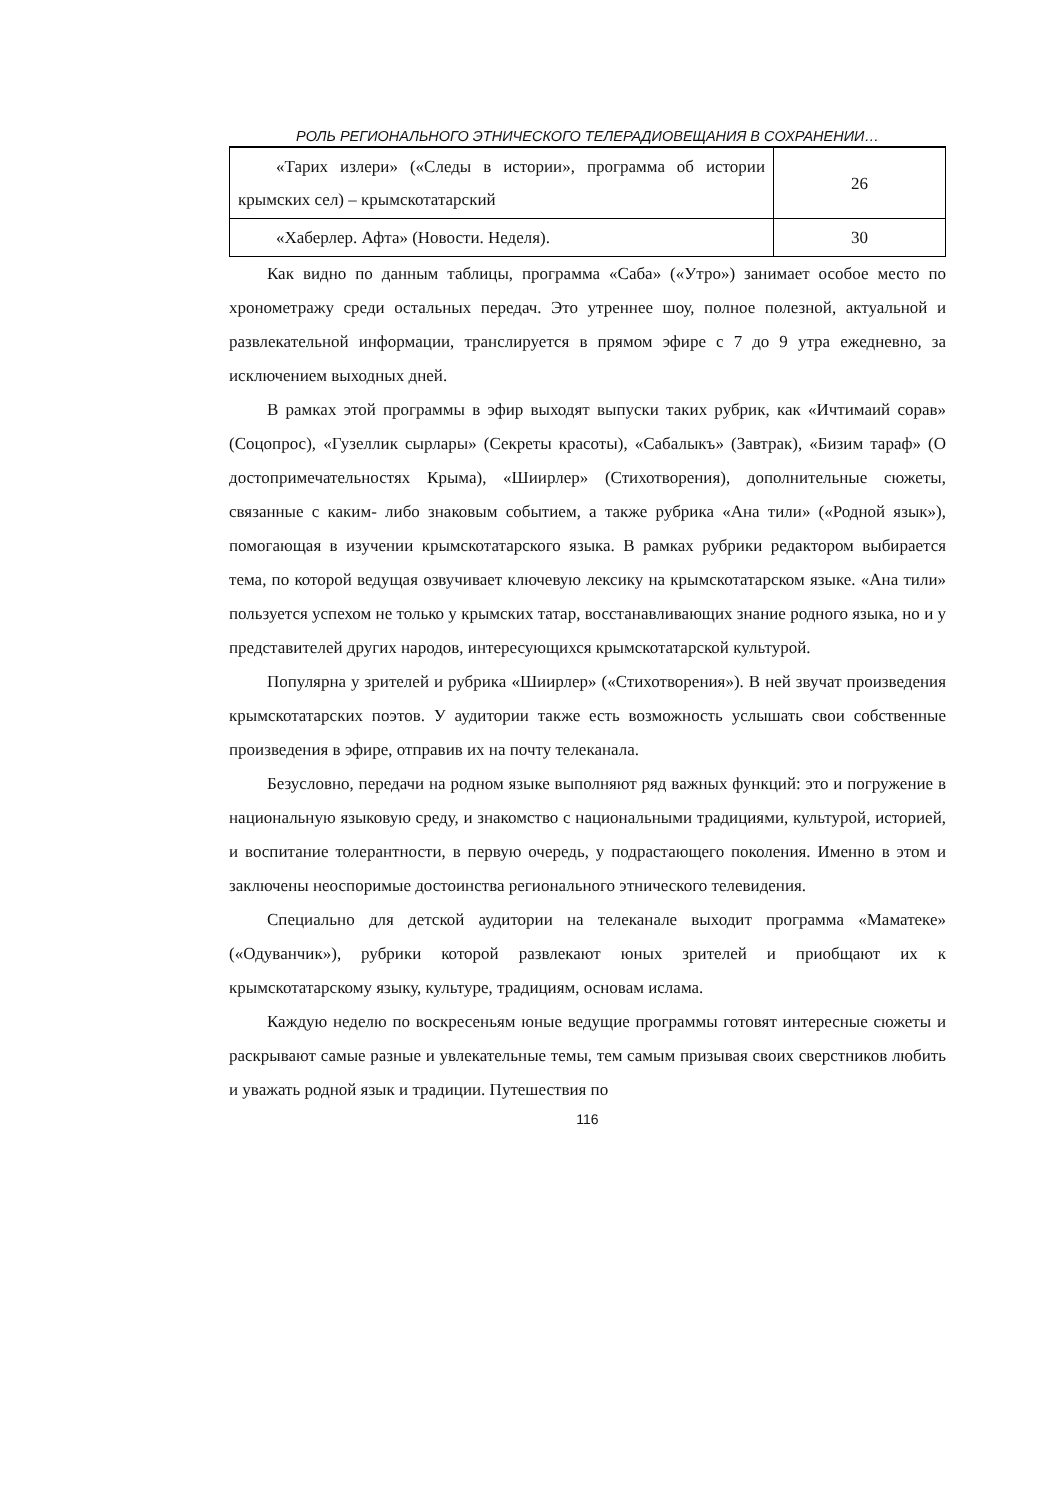РОЛЬ РЕГИОНАЛЬНОГО ЭТНИЧЕСКОГО ТЕЛЕРАДИОВЕЩАНИЯ В СОХРАНЕНИИ…
| «Тарих излери» («Следы в истории», программа об истории крымских сел) – крымскотатарский | 26 |
| «Хаберлер. Афта» (Новости. Неделя). | 30 |
Как видно по данным таблицы, программа «Саба» («Утро») занимает особое место по хронометражу среди остальных передач. Это утреннее шоу, полное полезной, актуальной и развлекательной информации, транслируется в прямом эфире с 7 до 9 утра ежедневно, за исключением выходных дней.
В рамках этой программы в эфир выходят выпуски таких рубрик, как «Ичтимаий сорав» (Соцопрос), «Гузеллик сырлары» (Секреты красоты), «Сабалыкъ» (Завтрак), «Бизим тараф» (О достопримечательностях Крыма), «Шиирлер» (Стихотворения), дополнительные сюжеты, связанные с каким- либо знаковым событием, а также рубрика «Ана тили» («Родной язык»), помогающая в изучении крымскотатарского языка. В рамках рубрики редактором выбирается тема, по которой ведущая озвучивает ключевую лексику на крымскотатарском языке. «Ана тили» пользуется успехом не только у крымских татар, восстанавливающих знание родного языка, но и у представителей других народов, интересующихся крымскотатарской культурой.
Популярна у зрителей и рубрика «Шиирлер» («Стихотворения»). В ней звучат произведения крымскотатарских поэтов. У аудитории также есть возможность услышать свои собственные произведения в эфире, отправив их на почту телеканала.
Безусловно, передачи на родном языке выполняют ряд важных функций: это и погружение в национальную языковую среду, и знакомство с национальными традициями, культурой, историей, и воспитание толерантности, в первую очередь, у подрастающего поколения. Именно в этом и заключены неоспоримые достоинства регионального этнического телевидения.
Специально для детской аудитории на телеканале выходит программа «Маматеке» («Одуванчик»), рубрики которой развлекают юных зрителей и приобщают их к крымскотатарскому языку, культуре, традициям, основам ислама.
Каждую неделю по воскресеньям юные ведущие программы готовят интересные сюжеты и раскрывают самые разные и увлекательные темы, тем самым призывая своих сверстников любить и уважать родной язык и традиции. Путешествия по
116